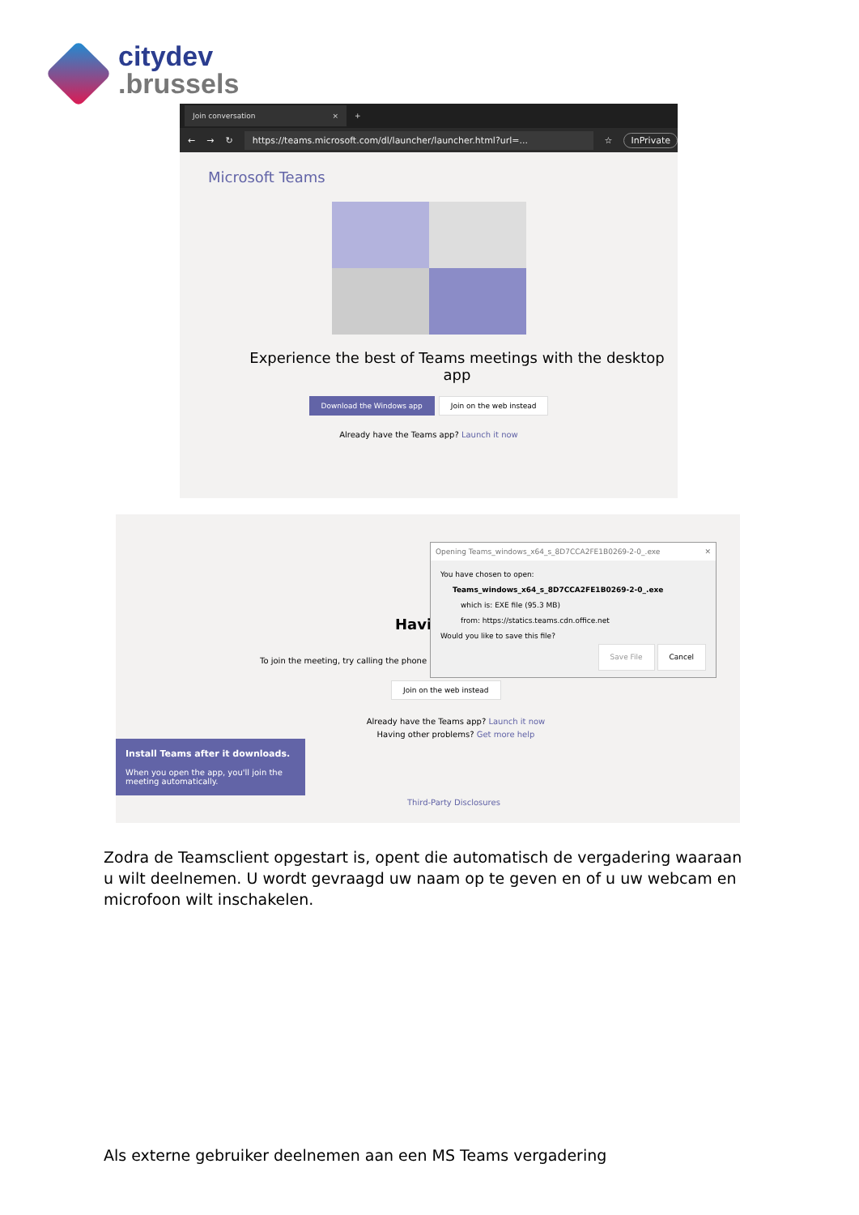citydev
.brussels
Join conversation ×
+
← → ↻ https://teams.microsoft.com/dl/launcher/launcher.html?url=... ☆ InPrivate
Microsoft Teams
Experience the best of Teams meetings with the desktop app
Download the Windows app Join on the web instead
Already have the Teams app? Launch it now
Havi
To join the meeting, try calling the phone
Opening Teams_windows_x64_s_8D7CCA2FE1B0269-2-0_.exe ✕
You have chosen to open:
Teams_windows_x64_s_8D7CCA2FE1B0269-2-0_.exe
which is: EXE file (95.3 MB)
from: https://statics.teams.cdn.office.net
Would you like to save this file?
Save File Cancel
Join on the web instead
Already have the Teams app? Launch it now
Having other problems? Get more help
Install Teams after it downloads.
When you open the app, you'll join the meeting automatically.
Third-Party Disclosures
Zodra de Teamsclient opgestart is, opent die automatisch de vergadering waaraan u wilt deelnemen. U wordt gevraagd uw naam op te geven en of u uw webcam en microfoon wilt inschakelen.
Als externe gebruiker deelnemen aan een MS Teams vergadering